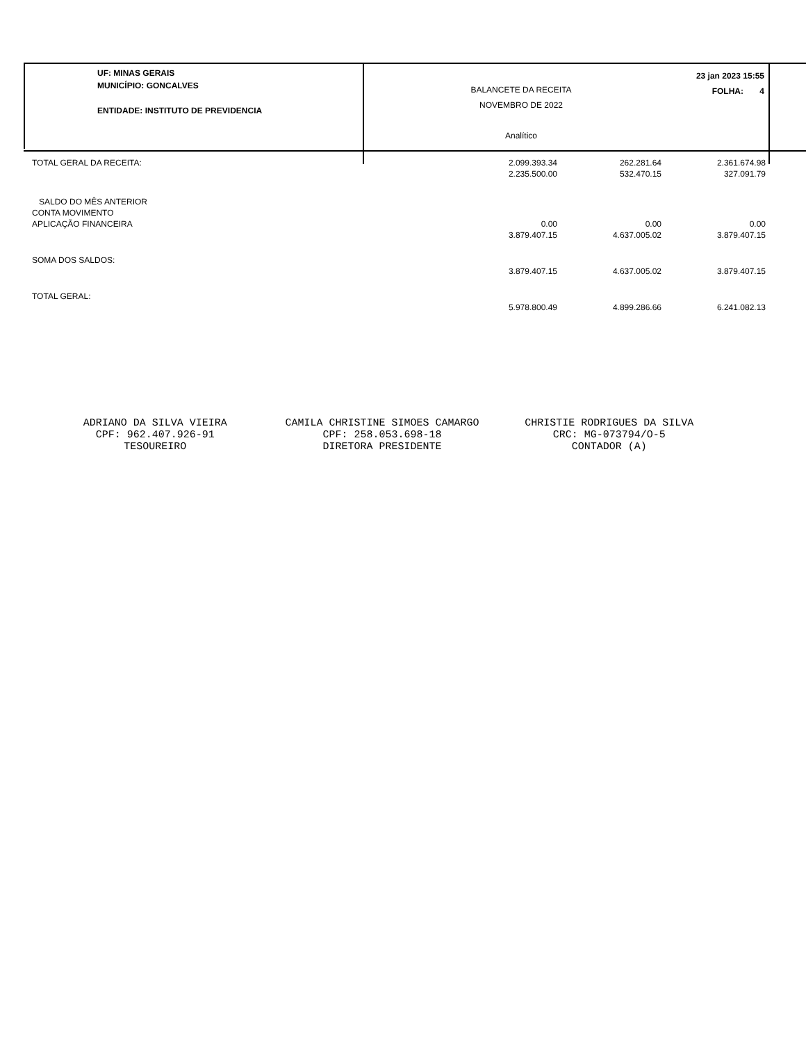UF: MINAS GERAIS
MUNICÍPIO: GONCALVES
ENTIDADE: INSTITUTO DE PREVIDENCIA
BALANCETE DA RECEITA
NOVEMBRO DE 2022
Analítico
23 jan 2023 15:55
FOLHA: 4
| TOTAL GERAL DA RECEITA: | 2.099.393.34 2.235.500.00 | 262.281.64 532.470.15 | 2.361.674.98 327.091.79 |
| SALDO DO MÊS ANTERIOR CONTA MOVIMENTO APLICAÇÃO FINANCEIRA | 0.00 3.879.407.15 | 0.00 4.637.005.02 | 0.00 3.879.407.15 |
| SOMA DOS SALDOS: | 3.879.407.15 | 4.637.005.02 | 3.879.407.15 |
| TOTAL GERAL: | 5.978.800.49 | 4.899.286.66 | 6.241.082.13 |
ADRIANO DA SILVA VIEIRA
CPF: 962.407.926-91
TESOUREIRO
CAMILA CHRISTINE SIMOES CAMARGO
CPF: 258.053.698-18
DIRETORA PRESIDENTE
CHRISTIE RODRIGUES DA SILVA
CRC: MG-073794/O-5
CONTADOR (A)